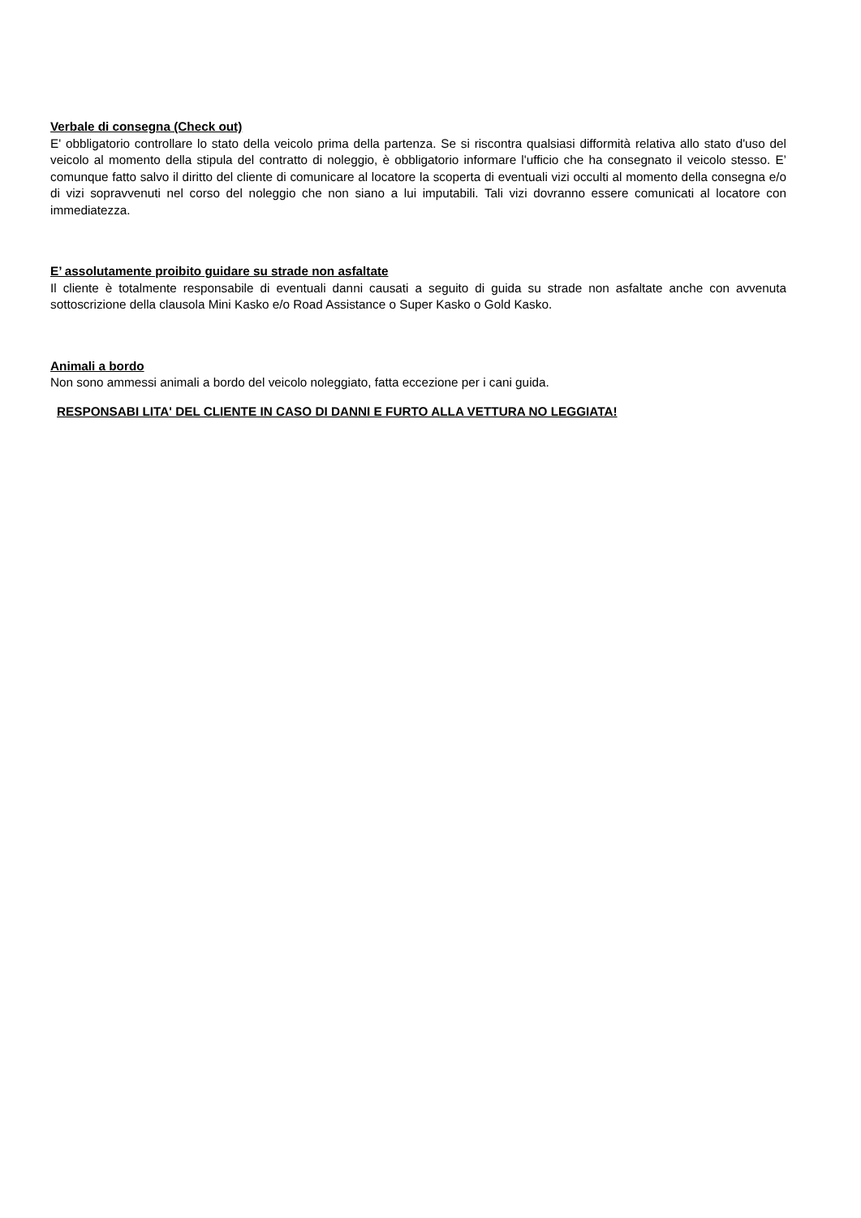Verbale di consegna (Check out)
E' obbligatorio controllare lo stato della veicolo prima della partenza. Se si riscontra qualsiasi difformità relativa allo stato d'uso del veicolo al momento della stipula del contratto di noleggio, è obbligatorio informare l'ufficio che ha consegnato il veicolo stesso. E’ comunque fatto salvo il diritto del cliente di comunicare al locatore la scoperta di eventuali vizi occulti al momento della consegna e/o di vizi sopravvenuti nel corso del noleggio che non siano a lui imputabili. Tali vizi dovranno essere comunicati al locatore con immediatezza.
E’ assolutamente proibito guidare su strade non asfaltate
Il cliente è totalmente responsabile di eventuali danni causati a seguito di guida su strade non asfaltate anche con avvenuta sottoscrizione della clausola Mini Kasko e/o Road Assistance o Super Kasko o Gold Kasko.
Animali a bordo
Non sono ammessi animali a bordo del veicolo noleggiato, fatta eccezione per i cani guida.
RESPONSABI LITA' DEL CLIENTE IN CASO DI DANNI E FURTO ALLA VETTURA NO LEGGIATA!